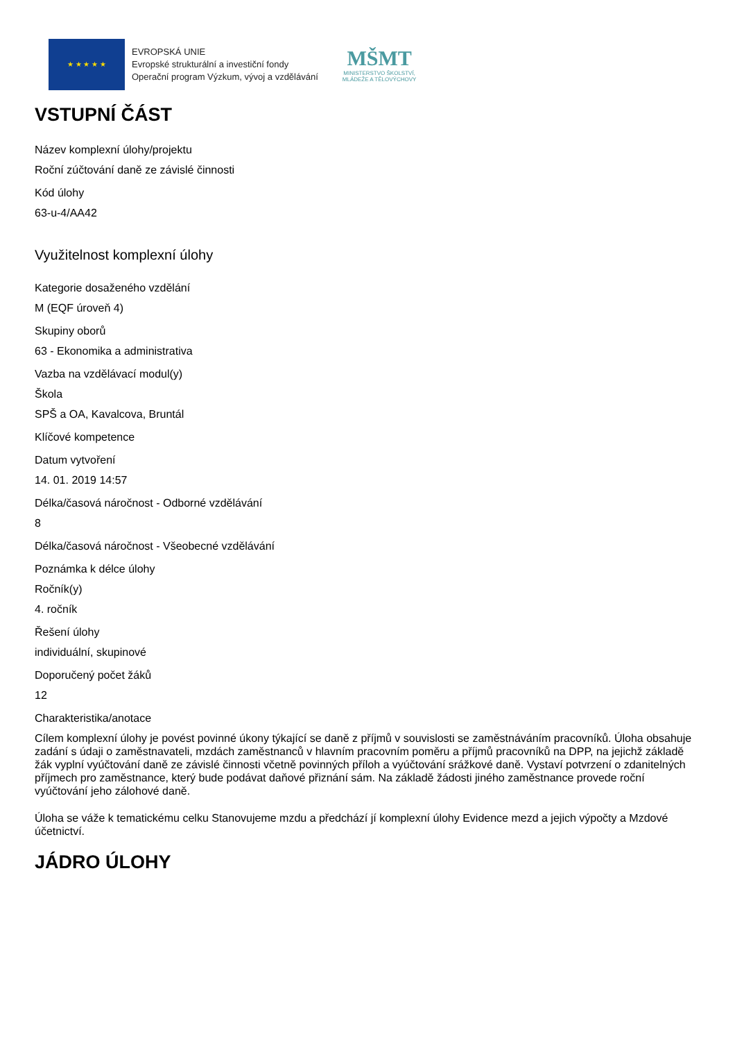★ ★ ★ ★ ★
EVROPSKÁ UNIE
Evropské strukturální a investiční fondy
Operační program Výzkum, vývoj a vzdělávání
MŠMT
MINISTERSTVO ŠKOLSTVÍ,
MLÁDEŽE A TĚLOVÝCHOVY
VSTUPNÍ ČÁST
Název komplexní úlohy/projektu
Roční zúčtování daně ze závislé činnosti
Kód úlohy
63-u-4/AA42
Využitelnost komplexní úlohy
Kategorie dosaženého vzdělání
M (EQF úroveň 4)
Skupiny oborů
63 - Ekonomika a administrativa
Vazba na vzdělávací modul(y)
Škola
SPŠ a OA, Kavalcova, Bruntál
Klíčové kompetence
Datum vytvoření
14. 01. 2019 14:57
Délka/časová náročnost - Odborné vzdělávání
8
Délka/časová náročnost - Všeobecné vzdělávání
Poznámka k délce úlohy
Ročník(y)
4. ročník
Řešení úlohy
individuální, skupinové
Doporučený počet žáků
12
Charakteristika/anotace
Cílem komplexní úlohy je povést povinné úkony týkající se daně z příjmů v souvislosti se zaměstnáváním pracovníků. Úloha obsahuje zadání s údaji o zaměstnavateli, mzdách zaměstnanců v hlavním pracovním poměru a příjmů pracovníků na DPP, na jejichž základě žák vyplní vyúčtování daně ze závislé činnosti včetně povinných příloh a vyúčtování srážkové daně. Vystaví potvrzení o zdanitelných příjmech pro zaměstnance, který bude podávat daňové přiznání sám. Na základě žádosti jiného zaměstnance provede roční vyúčtování jeho zálohové daně.
Úloha se váže k tematickému celku Stanovujeme mzdu a předchází jí komplexní úlohy Evidence mezd a jejich výpočty a Mzdové účetnictví.
JÁDRO ÚLOHY